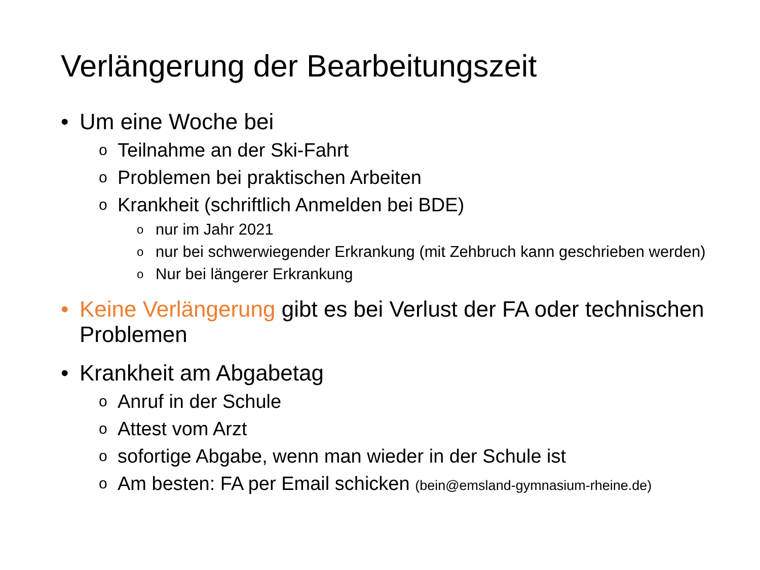Verlängerung der Bearbeitungszeit
• Um eine Woche bei
o Teilnahme an der Ski-Fahrt
o Problemen bei praktischen Arbeiten
o Krankheit (schriftlich Anmelden bei BDE)
onur im Jahr 2021
onur bei schwerwiegender Erkrankung (mit Zehbruch kann geschrieben werden)
o Nur bei längerer Erkrankung
• Keine Verlängerung gibt es bei Verlust der FA oder technischen Problemen
• Krankheit am Abgabetag
o Anruf in der Schule
o Attest vom Arzt
osofortige Abgabe, wenn man wieder in der Schule ist
o Am besten: FA per Email schicken (bein@emsland-gymnasium-rheine.de)